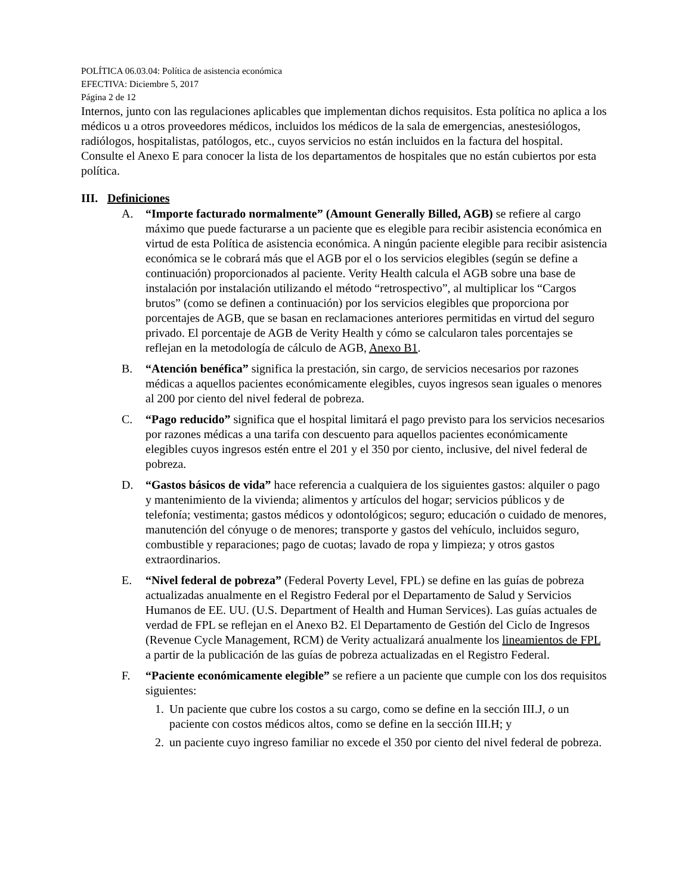POLÍTICA 06.03.04: Política de asistencia económica
EFECTIVA: Diciembre 5, 2017
Página 2 de 12
Internos, junto con las regulaciones aplicables que implementan dichos requisitos. Esta política no aplica a los médicos u a otros proveedores médicos, incluidos los médicos de la sala de emergencias, anestesiólogos, radiólogos, hospitalistas, patólogos, etc., cuyos servicios no están incluidos en la factura del hospital. Consulte el Anexo E para conocer la lista de los departamentos de hospitales que no están cubiertos por esta política.
III. Definiciones
A. “Importe facturado normalmente” (Amount Generally Billed, AGB) se refiere al cargo máximo que puede facturarse a un paciente que es elegible para recibir asistencia económica en virtud de esta Política de asistencia económica. A ningún paciente elegible para recibir asistencia económica se le cobrará más que el AGB por el o los servicios elegibles (según se define a continuación) proporcionados al paciente. Verity Health calcula el AGB sobre una base de instalación por instalación utilizando el método “retrospectivo”, al multiplicar los “Cargos brutos” (como se definen a continuación) por los servicios elegibles que proporciona por porcentajes de AGB, que se basan en reclamaciones anteriores permitidas en virtud del seguro privado. El porcentaje de AGB de Verity Health y cómo se calcularon tales porcentajes se reflejan en la metodología de cálculo de AGB, Anexo B1.
B. “Atención benéfica” significa la prestación, sin cargo, de servicios necesarios por razones médicas a aquellos pacientes económicamente elegibles, cuyos ingresos sean iguales o menores al 200 por ciento del nivel federal de pobreza.
C. “Pago reducido” significa que el hospital limitará el pago previsto para los servicios necesarios por razones médicas a una tarifa con descuento para aquellos pacientes económicamente elegibles cuyos ingresos estén entre el 201 y el 350 por ciento, inclusive, del nivel federal de pobreza.
D. “Gastos básicos de vida” hace referencia a cualquiera de los siguientes gastos: alquiler o pago y mantenimiento de la vivienda; alimentos y artículos del hogar; servicios públicos y de telefonía; vestimenta; gastos médicos y odontológicos; seguro; educación o cuidado de menores, manutención del cónyuge o de menores; transporte y gastos del vehículo, incluidos seguro, combustible y reparaciones; pago de cuotas; lavado de ropa y limpieza; y otros gastos extraordinarios.
E. “Nivel federal de pobreza” (Federal Poverty Level, FPL) se define en las guías de pobreza actualizadas anualmente en el Registro Federal por el Departamento de Salud y Servicios Humanos de EE. UU. (U.S. Department of Health and Human Services). Las guías actuales de verdad de FPL se reflejan en el Anexo B2. El Departamento de Gestión del Ciclo de Ingresos (Revenue Cycle Management, RCM) de Verity actualizará anualmente los lineamientos de FPL a partir de la publicación de las guías de pobreza actualizadas en el Registro Federal.
F. “Paciente económicamente elegible” se refiere a un paciente que cumple con los dos requisitos siguientes:
1. Un paciente que cubre los costos a su cargo, como se define en la sección III.J, o un paciente con costos médicos altos, como se define en la sección III.H; y
2. un paciente cuyo ingreso familiar no excede el 350 por ciento del nivel federal de pobreza.